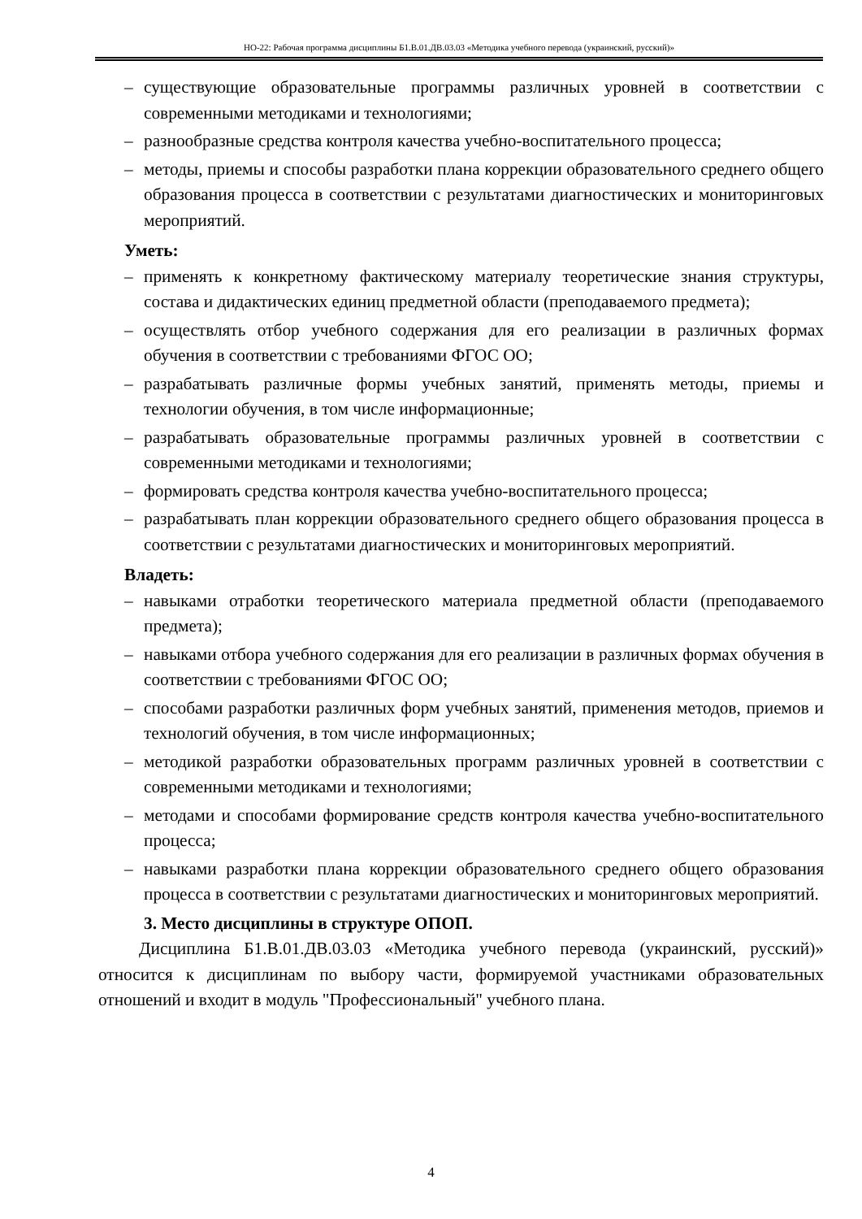НО-22: Рабочая программа дисциплины Б1.В.01.ДВ.03.03 «Методика учебного перевода (украинский, русский)»
– существующие образовательные программы различных уровней в соответствии с современными методиками и технологиями;
– разнообразные средства контроля качества учебно-воспитательного процесса;
– методы, приемы и способы разработки плана коррекции образовательного среднего общего образования процесса в соответствии с результатами диагностических и мониторинговых мероприятий.
Уметь:
– применять к конкретному фактическому материалу теоретические знания структуры, состава и дидактических единиц предметной области (преподаваемого предмета);
– осуществлять отбор учебного содержания для его реализации в различных формах обучения в соответствии с требованиями ФГОС ОО;
– разрабатывать различные формы учебных занятий, применять методы, приемы и технологии обучения, в том числе информационные;
– разрабатывать образовательные программы различных уровней в соответствии с современными методиками и технологиями;
– формировать средства контроля качества учебно-воспитательного процесса;
– разрабатывать план коррекции образовательного среднего общего образования процесса в соответствии с результатами диагностических и мониторинговых мероприятий.
Владеть:
– навыками отработки теоретического материала предметной области (преподаваемого предмета);
– навыками отбора учебного содержания для его реализации в различных формах обучения в соответствии с требованиями ФГОС ОО;
– способами разработки различных форм учебных занятий, применения методов, приемов и технологий обучения, в том числе информационных;
– методикой разработки образовательных программ различных уровней в соответствии с современными методиками и технологиями;
– методами и способами формирование средств контроля качества учебно-воспитательного процесса;
– навыками разработки плана коррекции образовательного среднего общего образования процесса в соответствии с результатами диагностических и мониторинговых мероприятий.
3. Место дисциплины в структуре ОПОП.
Дисциплина Б1.В.01.ДВ.03.03 «Методика учебного перевода (украинский, русский)» относится к дисциплинам по выбору части, формируемой участниками образовательных отношений и входит в модуль "Профессиональный" учебного плана.
4